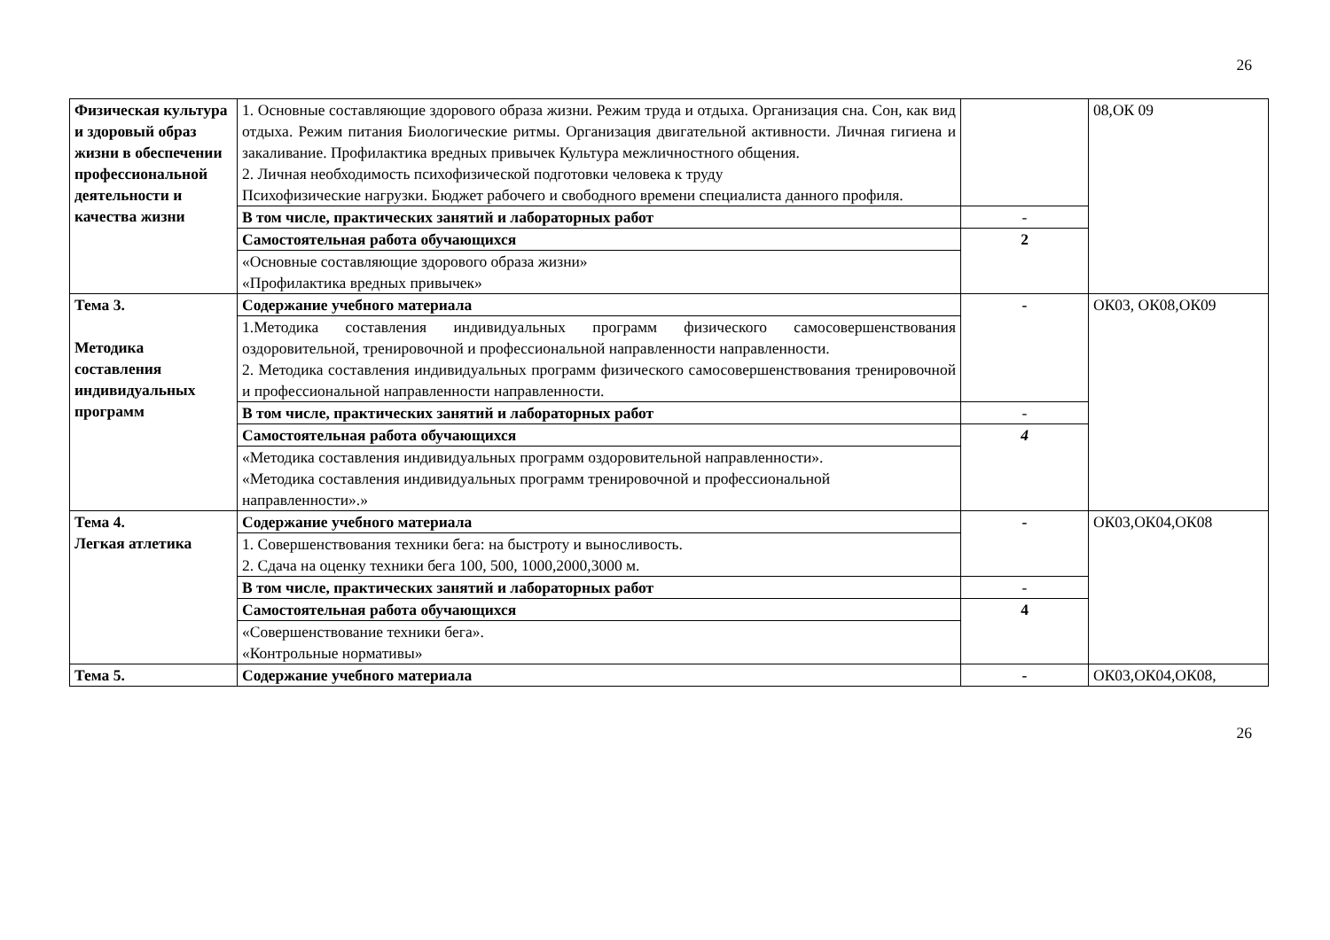26
| Физическая культура и здоровый образ жизни в обеспечении профессиональной деятельности и качества жизни | 1. Основные составляющие здорового образа жизни. Режим труда и отдыха. Организация сна. Сон, как вид отдыха. Режим питания Биологические ритмы. Организация двигательной активности. Личная гигиена и закаливание. Профилактика вредных привычек Культура межличностного общения. 2. Личная необходимость психофизической подготовки человека к труду Психофизические нагрузки. Бюджет рабочего и свободного времени специалиста данного профиля. | | 08,ОК 09 |
| | В том числе, практических занятий и лабораторных работ | - | |
| | Самостоятельная работа обучающихся | 2 | |
| | «Основные составляющие здорового образа жизни» «Профилактика вредных привычек» | | |
| Тема 3. Методика составления индивидуальных программ | Содержание учебного материала | - | ОК03, ОК08,ОК09 |
| | 1.Методика составления индивидуальных программ физического самосовершенствования оздоровительной, тренировочной и профессиональной направленности направленности. 2. Методика составления индивидуальных программ физического самосовершенствования тренировочной и профессиональной направленности направленности. | | |
| | В том числе, практических занятий и лабораторных работ | - | |
| | Самостоятельная работа обучающихся | 4 | |
| | «Методика составления индивидуальных программ оздоровительной направленности». «Методика составления индивидуальных программ тренировочной и профессиональной направленности».» | | |
| Тема 4. Легкая атлетика | Содержание учебного материала | - | ОК03,ОК04,ОК08 |
| | 1. Совершенствования техники бега: на быстроту и выносливость. 2. Сдача на оценку техники бега 100, 500, 1000,2000,3000 м. | | |
| | В том числе, практических занятий и лабораторных работ | - | |
| | Самостоятельная работа обучающихся | 4 | |
| | «Совершенствование техники бега». «Контрольные нормативы» | | |
| Тема 5. | Содержание учебного материала | - | ОК03,ОК04,ОК08, |
26